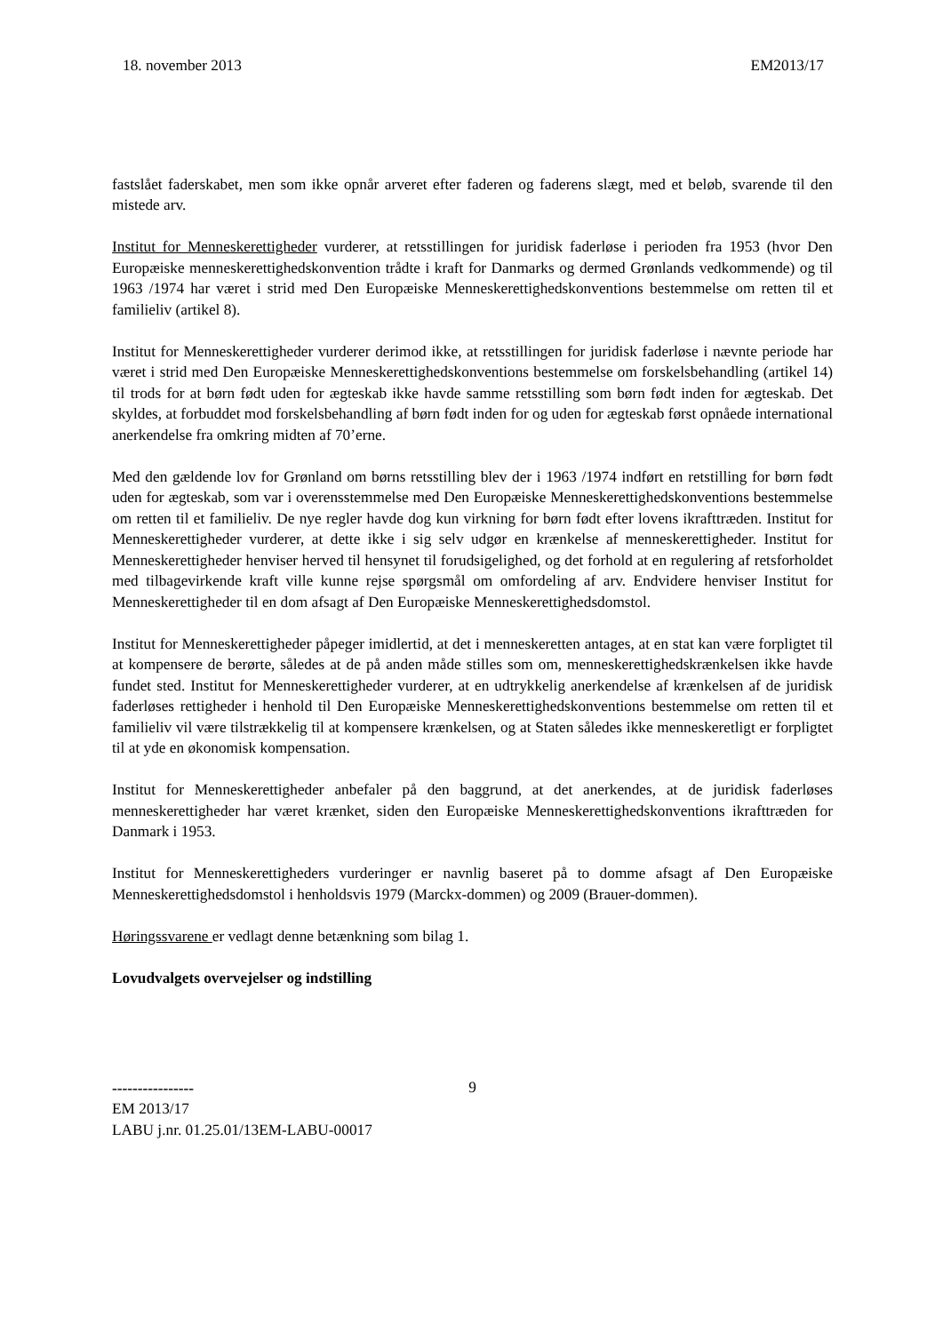18. november 2013 EM2013/17
fastslået faderskabet, men som ikke opnår arveret efter faderen og faderens slægt, med et beløb, svarende til den mistede arv.
Institut for Menneskerettigheder vurderer, at retsstillingen for juridisk faderløse i perioden fra 1953 (hvor Den Europæiske menneskerettighedskonvention trådte i kraft for Danmarks og dermed Grønlands vedkommende) og til 1963 /1974 har været i strid med Den Europæiske Menneskerettighedskonventions bestemmelse om retten til et familieliv (artikel 8).
Institut for Menneskerettigheder vurderer derimod ikke, at retsstillingen for juridisk faderløse i nævnte periode har været i strid med Den Europæiske Menneskerettighedskonventions bestemmelse om forskelsbehandling (artikel 14) til trods for at børn født uden for ægteskab ikke havde samme retsstilling som børn født inden for ægteskab. Det skyldes, at forbuddet mod forskelsbehandling af børn født inden for og uden for ægteskab først opnåede international anerkendelse fra omkring midten af 70’erne.
Med den gældende lov for Grønland om børns retsstilling blev der i 1963 /1974 indført en retstilling for børn født uden for ægteskab, som var i overensstemmelse med Den Europæiske Menneskerettighedskonventions bestemmelse om retten til et familieliv. De nye regler havde dog kun virkning for børn født efter lovens ikrafttræden. Institut for Menneskerettigheder vurderer, at dette ikke i sig selv udgør en krænkelse af menneskerettigheder. Institut for Menneskerettigheder henviser herved til hensynet til forudsigelighed, og det forhold at en regulering af retsforholdet med tilbagevirkende kraft ville kunne rejse spørgsmål om omfordeling af arv. Endvidere henviser Institut for Menneskerettigheder til en dom afsagt af Den Europæiske Menneskerettighedsdomstol.
Institut for Menneskerettigheder påpeger imidlertid, at det i menneskeretten antages, at en stat kan være forpligtet til at kompensere de berørte, således at de på anden måde stilles som om, menneskerettighedskrænkelsen ikke havde fundet sted. Institut for Menneskerettigheder vurderer, at en udtrykkelig anerkendelse af krænkelsen af de juridisk faderløses rettigheder i henhold til Den Europæiske Menneskerettighedskonventions bestemmelse om retten til et familieliv vil være tilstrækkelig til at kompensere krænkelsen, og at Staten således ikke menneskeretligt er forpligtet til at yde en økonomisk kompensation.
Institut for Menneskerettigheder anbefaler på den baggrund, at det anerkendes, at de juridisk faderløses menneskerettigheder har været krænket, siden den Europæiske Menneskerettighedskonventions ikrafttræden for Danmark i 1953.
Institut for Menneskerettigheders vurderinger er navnlig baseret på to domme afsagt af Den Europæiske Menneskerettighedsdomstol i henholdsvis 1979 (Marckx-dommen) og 2009 (Brauer-dommen).
Høringssvarene er vedlagt denne betænkning som bilag 1.
Lovudvalgets overvejelser og indstilling
9
----------------
EM 2013/17
LABU j.nr. 01.25.01/13EM-LABU-00017